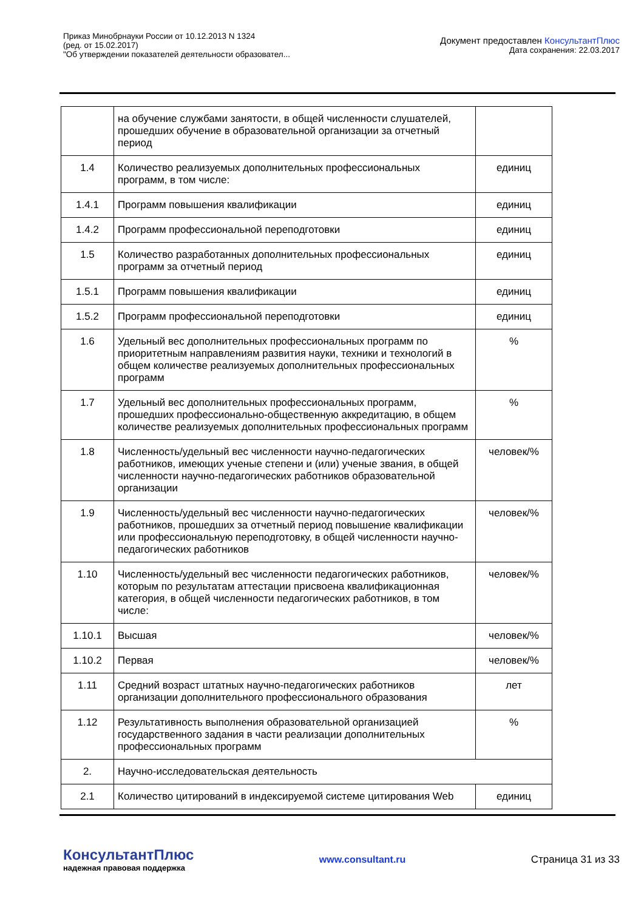Приказ Минобрнауки России от 10.12.2013 N 1324
(ред. от 15.02.2017)
"Об утверждении показателей деятельности образовател...
Документ предоставлен КонсультантПлюс
Дата сохранения: 22.03.2017
| | на обучение службами занятости, в общей численности слушателей, прошедших обучение в образовательной организации за отчетный период | |
| 1.4 | Количество реализуемых дополнительных профессиональных программ, в том числе: | единиц |
| 1.4.1 | Программ повышения квалификации | единиц |
| 1.4.2 | Программ профессиональной переподготовки | единиц |
| 1.5 | Количество разработанных дополнительных профессиональных программ за отчетный период | единиц |
| 1.5.1 | Программ повышения квалификации | единиц |
| 1.5.2 | Программ профессиональной переподготовки | единиц |
| 1.6 | Удельный вес дополнительных профессиональных программ по приоритетным направлениям развития науки, техники и технологий в общем количестве реализуемых дополнительных профессиональных программ | % |
| 1.7 | Удельный вес дополнительных профессиональных программ, прошедших профессионально-общественную аккредитацию, в общем количестве реализуемых дополнительных профессиональных программ | % |
| 1.8 | Численность/удельный вес численности научно-педагогических работников, имеющих ученые степени и (или) ученые звания, в общей численности научно-педагогических работников образовательной организации | человек/% |
| 1.9 | Численность/удельный вес численности научно-педагогических работников, прошедших за отчетный период повышение квалификации или профессиональную переподготовку, в общей численности научно-педагогических работников | человек/% |
| 1.10 | Численность/удельный вес численности педагогических работников, которым по результатам аттестации присвоена квалификационная категория, в общей численности педагогических работников, в том числе: | человек/% |
| 1.10.1 | Высшая | человек/% |
| 1.10.2 | Первая | человек/% |
| 1.11 | Средний возраст штатных научно-педагогических работников организации дополнительного профессионального образования | лет |
| 1.12 | Результативность выполнения образовательной организацией государственного задания в части реализации дополнительных профессиональных программ | % |
| 2. | Научно-исследовательская деятельность | |
| 2.1 | Количество цитирований в индексируемой системе цитирования Web | единиц |
КонсультантПлюс
надежная правовая поддержка
www.consultant.ru Страница 31 из 33